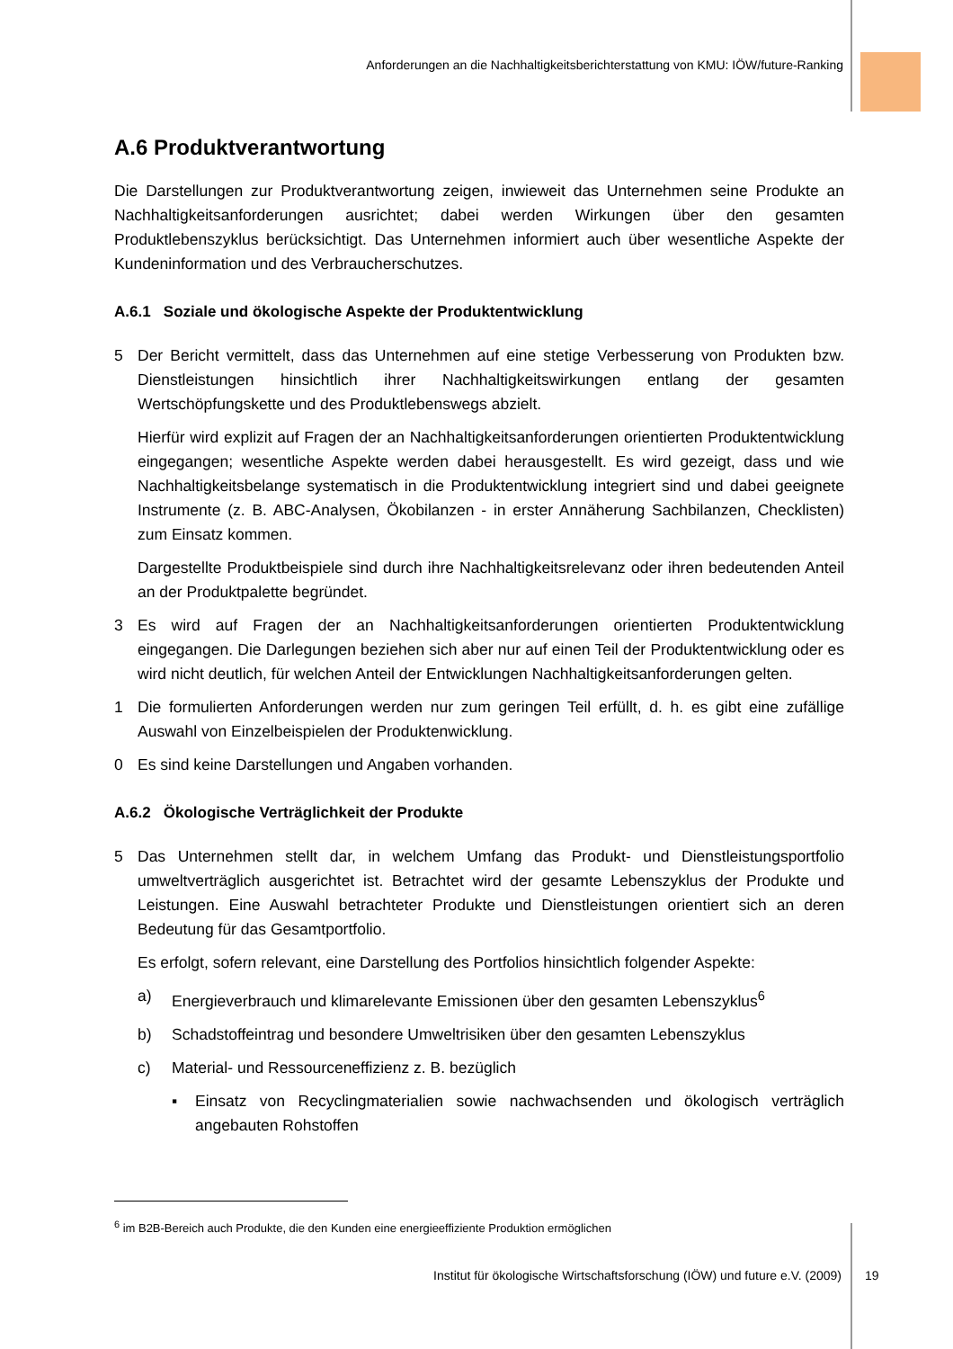Anforderungen an die Nachhaltigkeitsberichterstattung von KMU: IÖW/future-Ranking
A.6 Produktverantwortung
Die Darstellungen zur Produktverantwortung zeigen, inwieweit das Unternehmen seine Produkte an Nachhaltigkeitsanforderungen ausrichtet; dabei werden Wirkungen über den gesamten Produktlebenszyklus berücksichtigt. Das Unternehmen informiert auch über wesentliche Aspekte der Kundeninformation und des Verbraucherschutzes.
A.6.1 Soziale und ökologische Aspekte der Produktentwicklung
5 Der Bericht vermittelt, dass das Unternehmen auf eine stetige Verbesserung von Produkten bzw. Dienstleistungen hinsichtlich ihrer Nachhaltigkeitswirkungen entlang der gesamten Wertschöpfungskette und des Produktlebenswegs abzielt.
Hierfür wird explizit auf Fragen der an Nachhaltigkeitsanforderungen orientierten Produktentwicklung eingegangen; wesentliche Aspekte werden dabei herausgestellt. Es wird gezeigt, dass und wie Nachhaltigkeitsbelange systematisch in die Produktentwicklung integriert sind und dabei geeignete Instrumente (z. B. ABC-Analysen, Ökobilanzen - in erster Annäherung Sachbilanzen, Checklisten) zum Einsatz kommen.
Dargestellte Produktbeispiele sind durch ihre Nachhaltigkeitsrelevanz oder ihren bedeutenden Anteil an der Produktpalette begründet.
3 Es wird auf Fragen der an Nachhaltigkeitsanforderungen orientierten Produktentwicklung eingegangen. Die Darlegungen beziehen sich aber nur auf einen Teil der Produktentwicklung oder es wird nicht deutlich, für welchen Anteil der Entwicklungen Nachhaltigkeitsanforderungen gelten.
1 Die formulierten Anforderungen werden nur zum geringen Teil erfüllt, d. h. es gibt eine zufällige Auswahl von Einzelbeispielen der Produktenwicklung.
0 Es sind keine Darstellungen und Angaben vorhanden.
A.6.2 Ökologische Verträglichkeit der Produkte
5 Das Unternehmen stellt dar, in welchem Umfang das Produkt- und Dienstleistungsportfolio umweltverträglich ausgerichtet ist. Betrachtet wird der gesamte Lebenszyklus der Produkte und Leistungen. Eine Auswahl betrachteter Produkte und Dienstleistungen orientiert sich an deren Bedeutung für das Gesamtportfolio.
Es erfolgt, sofern relevant, eine Darstellung des Portfolios hinsichtlich folgender Aspekte:
a) Energieverbrauch und klimarelevante Emissionen über den gesamten Lebenszyklus<sup>6</sup>
b) Schadstoffeintrag und besondere Umweltrisiken über den gesamten Lebenszyklus
c) Material- und Ressourceneffizienz z. B. bezüglich
▪ Einsatz von Recyclingmaterialien sowie nachwachsenden und ökologisch verträglich angebauten Rohstoffen
<sup>6</sup> im B2B-Bereich auch Produkte, die den Kunden eine energieeffiziente Produktion ermöglichen
Institut für ökologische Wirtschaftsforschung (IÖW) und future e.V. (2009) 19